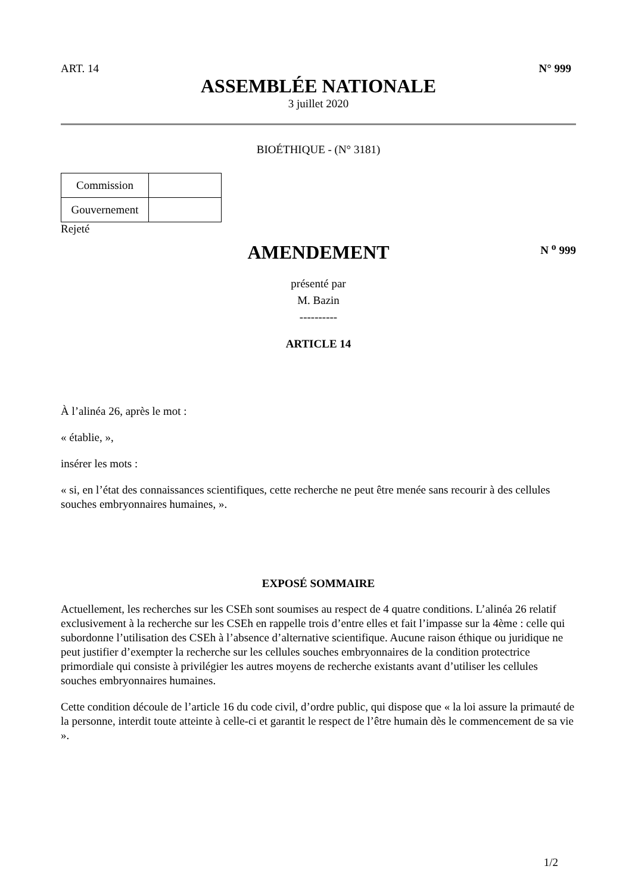ART. 14 N° 999
ASSEMBLÉE NATIONALE
3 juillet 2020
BIOÉTHIQUE - (N° 3181)
| Commission | |
| Gouvernement | |
Rejeté
AMENDEMENT
N <sup>o</sup> 999
présenté par
M. Bazin
----------
ARTICLE 14
À l’alinéa 26, après le mot :
« établie, »,
insérer les mots :
« si, en l’état des connaissances scientifiques, cette recherche ne peut être menée sans recourir à des cellules souches embryonnaires humaines, ».
EXPOSÉ SOMMAIRE
Actuellement, les recherches sur les CSEh sont soumises au respect de 4 quatre conditions. L’alinéa 26 relatif exclusivement à la recherche sur les CSEh en rappelle trois d’entre elles et fait l’impasse sur la 4ème : celle qui subordonne l’utilisation des CSEh à l’absence d’alternative scientifique. Aucune raison éthique ou juridique ne peut justifier d’exempter la recherche sur les cellules souches embryonnaires de la condition protectrice primordiale qui consiste à privilégier les autres moyens de recherche existants avant d’utiliser les cellules souches embryonnaires humaines.
Cette condition découle de l’article 16 du code civil, d’ordre public, qui dispose que « la loi assure la primauté de la personne, interdit toute atteinte à celle-ci et garantit le respect de l’être humain dès le commencement de sa vie ».
1/2